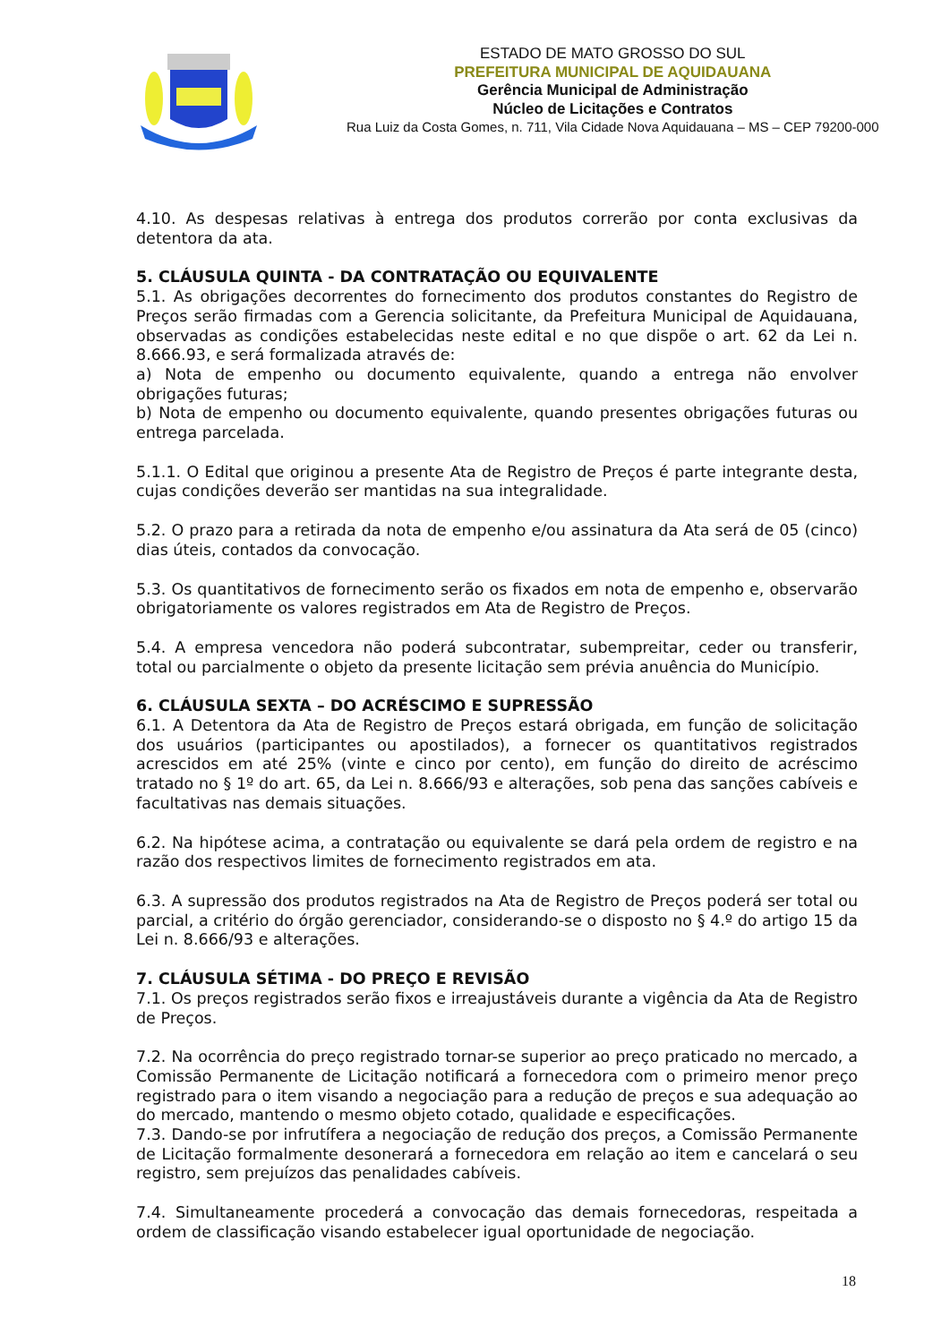ESTADO DE MATO GROSSO DO SUL
PREFEITURA MUNICIPAL DE AQUIDAUANA
Gerência Municipal de Administração
Núcleo de Licitações e Contratos
Rua Luiz da Costa Gomes, n. 711, Vila Cidade Nova Aquidauana – MS – CEP 79200-000
4.10. As despesas relativas à entrega dos produtos correrão por conta exclusivas da detentora da ata.
5. CLÁUSULA QUINTA - DA CONTRATAÇÃO OU EQUIVALENTE
5.1. As obrigações decorrentes do fornecimento dos produtos constantes do Registro de Preços serão firmadas com a Gerencia solicitante, da Prefeitura Municipal de Aquidauana, observadas as condições estabelecidas neste edital e no que dispõe o art. 62 da Lei n. 8.666.93, e será formalizada através de:
a) Nota de empenho ou documento equivalente, quando a entrega não envolver obrigações futuras;
b) Nota de empenho ou documento equivalente, quando presentes obrigações futuras ou entrega parcelada.
5.1.1. O Edital que originou a presente Ata de Registro de Preços é parte integrante desta, cujas condições deverão ser mantidas na sua integralidade.
5.2. O prazo para a retirada da nota de empenho e/ou assinatura da Ata será de 05 (cinco) dias úteis, contados da convocação.
5.3. Os quantitativos de fornecimento serão os fixados em nota de empenho e, observarão obrigatoriamente os valores registrados em Ata de Registro de Preços.
5.4. A empresa vencedora não poderá subcontratar, subempreitar, ceder ou transferir, total ou parcialmente o objeto da presente licitação sem prévia anuência do Município.
6. CLÁUSULA SEXTA – DO ACRÉSCIMO E SUPRESSÃO
6.1. A Detentora da Ata de Registro de Preços estará obrigada, em função de solicitação dos usuários (participantes ou apostilados), a fornecer os quantitativos registrados acrescidos em até 25% (vinte e cinco por cento), em função do direito de acréscimo tratado no § 1º do art. 65, da Lei n. 8.666/93 e alterações, sob pena das sanções cabíveis e facultativas nas demais situações.
6.2. Na hipótese acima, a contratação ou equivalente se dará pela ordem de registro e na razão dos respectivos limites de fornecimento registrados em ata.
6.3. A supressão dos produtos registrados na Ata de Registro de Preços poderá ser total ou parcial, a critério do órgão gerenciador, considerando-se o disposto no § 4.º do artigo 15 da Lei n. 8.666/93 e alterações.
7. CLÁUSULA SÉTIMA - DO PREÇO E REVISÃO
7.1. Os preços registrados serão fixos e irreajustáveis durante a vigência da Ata de Registro de Preços.
7.2. Na ocorrência do preço registrado tornar-se superior ao preço praticado no mercado, a Comissão Permanente de Licitação notificará a fornecedora com o primeiro menor preço registrado para o item visando a negociação para a redução de preços e sua adequação ao do mercado, mantendo o mesmo objeto cotado, qualidade e especificações.
7.3. Dando-se por infrutífera a negociação de redução dos preços, a Comissão Permanente de Licitação formalmente desonerará a fornecedora em relação ao item e cancelará o seu registro, sem prejuízos das penalidades cabíveis.
7.4. Simultaneamente procederá a convocação das demais fornecedoras, respeitada a ordem de classificação visando estabelecer igual oportunidade de negociação.
18